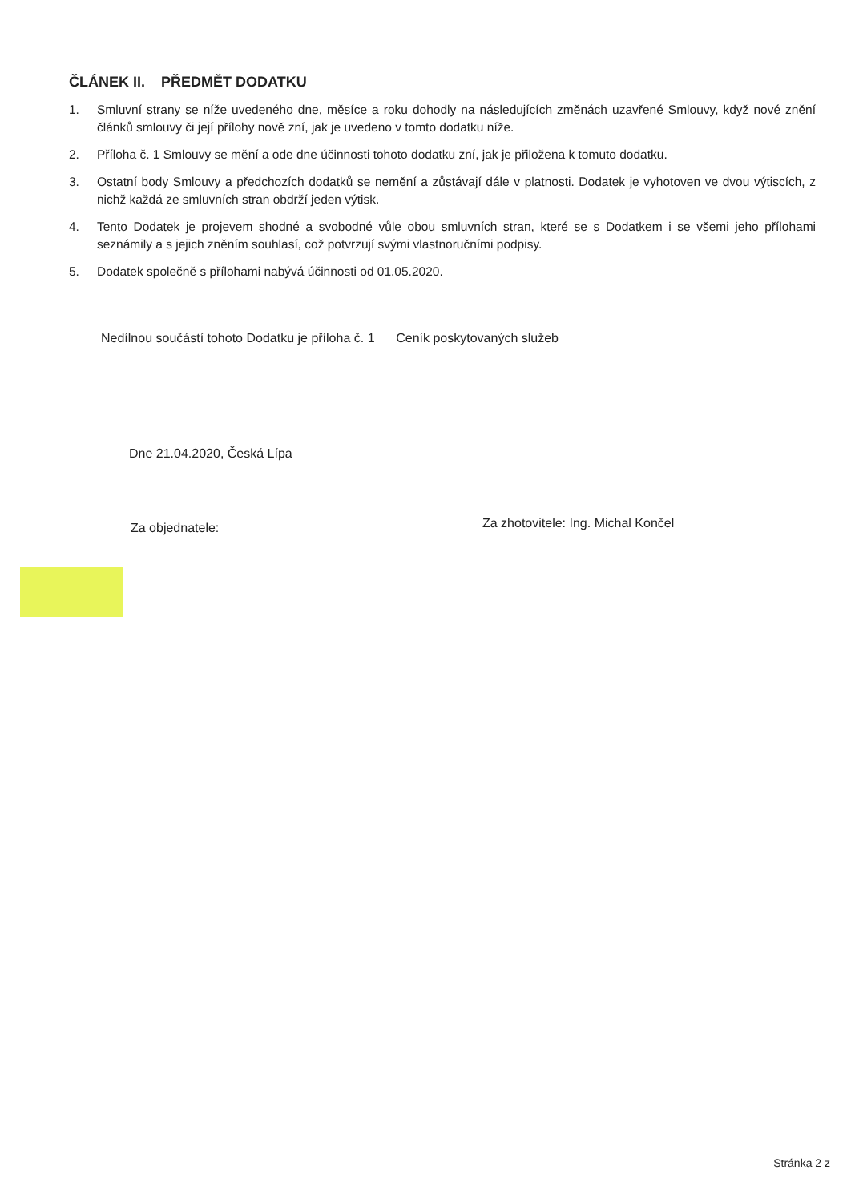ČLÁNEK II. PŘEDMĚT DODATKU
1. Smluvní strany se níže uvedeného dne, měsíce a roku dohodly na následujících změnách uzavřené Smlouvy, když nové znění článků smlouvy či její přílohy nově zní, jak je uvedeno v tomto dodatku níže.
2. Příloha č. 1 Smlouvy se mění a ode dne účinnosti tohoto dodatku zní, jak je přiložena k tomuto dodatku.
3. Ostatní body Smlouvy a předchozích dodatků se nemění a zůstávají dále v platnosti. Dodatek je vyhotoven ve dvou výtiscích, z nichž každá ze smluvních stran obdrží jeden výtisk.
4. Tento Dodatek je projevem shodné a svobodné vůle obou smluvních stran, které se s Dodatkem i se všemi jeho přílohami seznámily a s jejich zněním souhlasí, což potvrzují svými vlastnoručními podpisy.
5. Dodatek společně s přílohami nabývá účinnosti od 01.05.2020.
Nedílnou součástí tohoto Dodatku je příloha č. 1 Ceník poskytovaných služeb
Dne 21.04.2020, Česká Lípa
Za objednatele:
Za zhotovitele: Ing. Michal Končel
Stránka 2 z